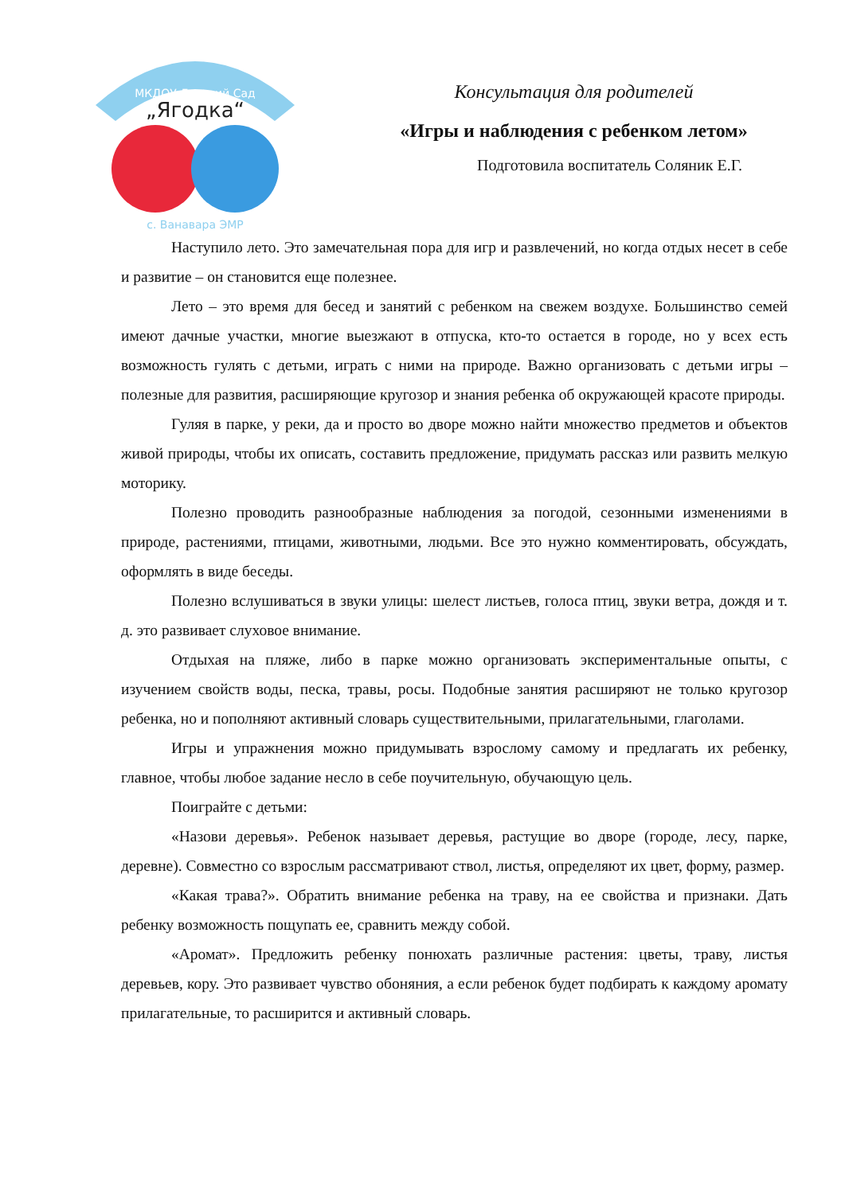МКДОУ Детский Сад
„Ягодка“
с. Ванавара ЭМР
Консультация для родителей
«Игры и наблюдения с ребенком летом»
Подготовила воспитатель Соляник Е.Г.
Наступило лето. Это замечательная пора для игр и развлечений, но когда отдых несет в себе и развитие – он становится еще полезнее.
Лето – это время для бесед и занятий с ребенком на свежем воздухе. Большинство семей имеют дачные участки, многие выезжают в отпуска, кто-то остается в городе, но у всех есть возможность гулять с детьми, играть с ними на природе. Важно организовать с детьми игры – полезные для развития, расширяющие кругозор и знания ребенка об окружающей красоте природы.
Гуляя в парке, у реки, да и просто во дворе можно найти множество предметов и объектов живой природы, чтобы их описать, составить предложение, придумать рассказ или развить мелкую моторику.
Полезно проводить разнообразные наблюдения за погодой, сезонными изменениями в природе, растениями, птицами, животными, людьми. Все это нужно комментировать, обсуждать, оформлять в виде беседы.
Полезно вслушиваться в звуки улицы: шелест листьев, голоса птиц, звуки ветра, дождя и т. д. это развивает слуховое внимание.
Отдыхая на пляже, либо в парке можно организовать экспериментальные опыты, с изучением свойств воды, песка, травы, росы. Подобные занятия расширяют не только кругозор ребенка, но и пополняют активный словарь существительными, прилагательными, глаголами.
Игры и упражнения можно придумывать взрослому самому и предлагать их ребенку, главное, чтобы любое задание несло в себе поучительную, обучающую цель.
Поиграйте с детьми:
«Назови деревья». Ребенок называет деревья, растущие во дворе (городе, лесу, парке, деревне). Совместно со взрослым рассматривают ствол, листья, определяют их цвет, форму, размер.
«Какая трава?». Обратить внимание ребенка на траву, на ее свойства и признаки. Дать ребенку возможность пощупать ее, сравнить между собой.
«Аромат». Предложить ребенку понюхать различные растения: цветы, траву, листья деревьев, кору. Это развивает чувство обоняния, а если ребенок будет подбирать к каждому аромату прилагательные, то расширится и активный словарь.